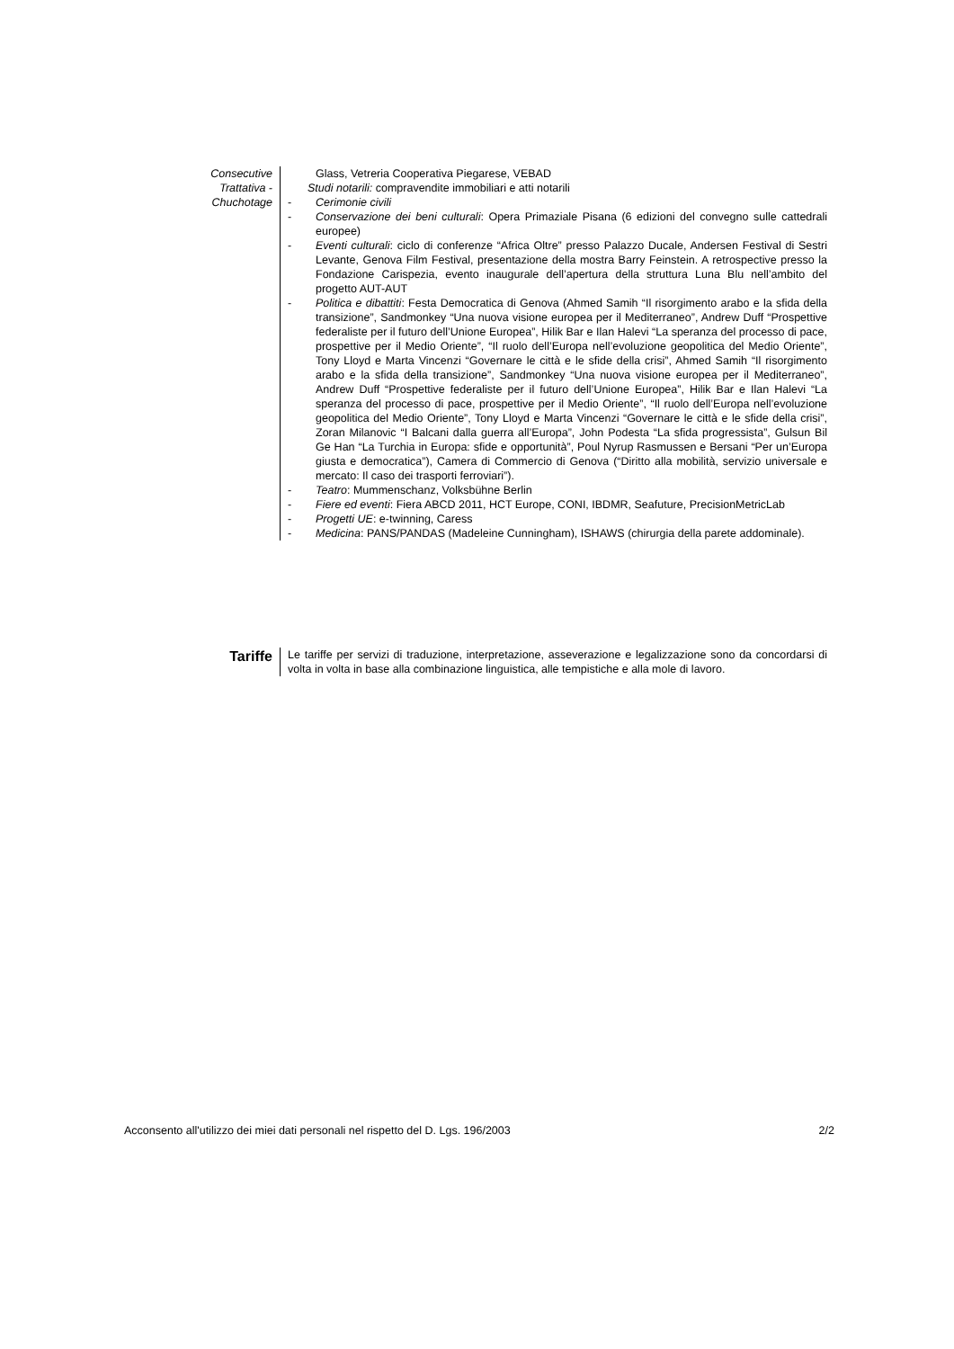Consecutive
Trattativa -
Chuchotage
Glass, Vetreria Cooperativa Piegarese, VEBAD
Studi notarili: compravendite immobiliari e atti notarili
- Cerimonie civili
- Conservazione dei beni culturali: Opera Primaziale Pisana (6 edizioni del convegno sulle cattedrali europee)
- Eventi culturali: ciclo di conferenze “Africa Oltre” presso Palazzo Ducale, Andersen Festival di Sestri Levante, Genova Film Festival, presentazione della mostra Barry Feinstein. A retrospective presso la Fondazione Carispezia, evento inaugurale dell’apertura della struttura Luna Blu nell’ambito del progetto AUT-AUT
- Politica e dibattiti: Festa Democratica di Genova (Ahmed Samih “Il risorgimento arabo e la sfida della transizione”, Sandmonkey “Una nuova visione europea per il Mediterraneo”, Andrew Duff “Prospettive federaliste per il futuro dell’Unione Europea”, Hilik Bar e Ilan Halevi “La speranza del processo di pace, prospettive per il Medio Oriente”, “Il ruolo dell’Europa nell’evoluzione geopolitica del Medio Oriente”, Tony Lloyd e Marta Vincenzi “Governare le città e le sfide della crisi”, Ahmed Samih “Il risorgimento arabo e la sfida della transizione”, Sandmonkey “Una nuova visione europea per il Mediterraneo”, Andrew Duff “Prospettive federaliste per il futuro dell’Unione Europea”, Hilik Bar e Ilan Halevi “La speranza del processo di pace, prospettive per il Medio Oriente”, “Il ruolo dell’Europa nell’evoluzione geopolitica del Medio Oriente”, Tony Lloyd e Marta Vincenzi “Governare le città e le sfide della crisi”, Zoran Milanovic “I Balcani dalla guerra all’Europa”, John Podesta “La sfida progressista”, Gulsun Bil Ge Han “La Turchia in Europa: sfide e opportunità”, Poul Nyrup Rasmussen e Bersani “Per un’Europa giusta e democratica”), Camera di Commercio di Genova (“Diritto alla mobilità, servizio universale e mercato: Il caso dei trasporti ferroviari”).
- Teatro: Mummenschanz, Volksbühne Berlin
- Fiere ed eventi: Fiera ABCD 2011, HCT Europe, CONI, IBDMR, Seafuture, PrecisionMetricLab
- Progetti UE: e-twinning, Caress
- Medicina: PANS/PANDAS (Madeleine Cunningham), ISHAWS (chirurgia della parete addominale).
Tariffe
Le tariffe per servizi di traduzione, interpretazione, asseverazione e legalizzazione sono da concordarsi di volta in volta in base alla combinazione linguistica, alle tempistiche e alla mole di lavoro.
Acconsento all'utilizzo dei miei dati personali nel rispetto del D. Lgs. 196/2003 2/2